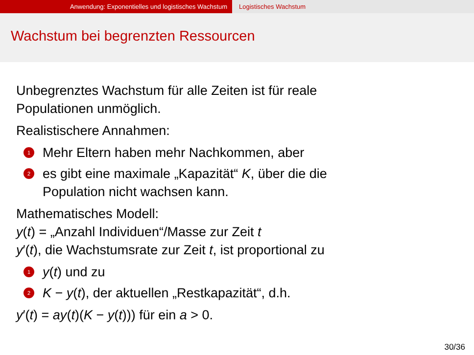Anwendung: Exponentielles und logistisches Wachstum Logistisches Wachstum
Wachstum bei begrenzten Ressourcen
Unbegrenztes Wachstum für alle Zeiten ist für reale
Populationen unmöglich.
Realistischere Annahmen:
1 Mehr Eltern haben mehr Nachkommen, aber
2 es gibt eine maximale „Kapazität“ K, über die die
Population nicht wachsen kann.
Mathematisches Modell:
y(t) = „Anzahl Individuen“/Masse zur Zeit t
y′(t), die Wachstumsrate zur Zeit t, ist proportional zu
1 y(t) und zu
2 K − y(t), der aktuellen „Restkapazität“, d.h.
y′(t) = ay(t)(K − y(t))) für ein a > 0.
30/36